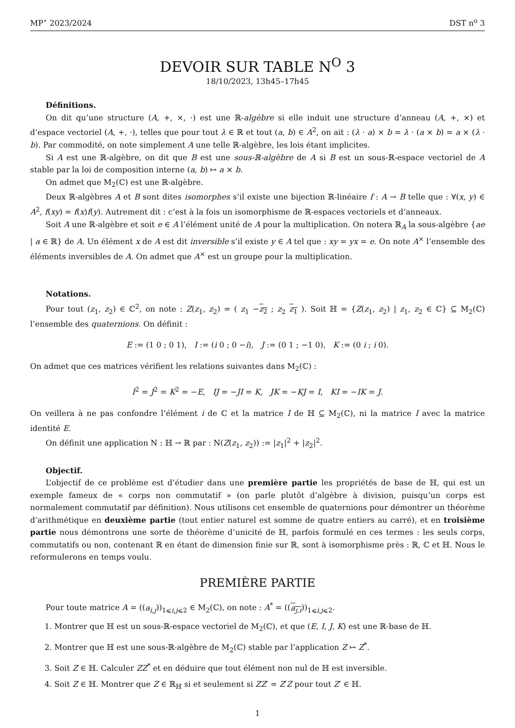MP<sup>⋆</sup> 2023/2024 DST n<sup>o</sup> 3
DEVOIR SUR TABLE N<sup>O</sup> 3
18/10/2023, 13h45–17h45
Définitions.
On dit qu’une structure (A, +, ×, ·) est une ℝ-algèbre si elle induit une structure d’anneau (A, +, ×) et d’espace vectoriel (A, +, ·), telles que pour tout λ ∈ ℝ et tout (a, b) ∈ A<sup>2</sup>, on ait : (λ · a) × b = λ · (a × b) = a × (λ · b). Par commodité, on note simplement A une telle ℝ-algèbre, les lois étant implicites.
Si A est une ℝ-algèbre, on dit que B est une sous-ℝ-algèbre de A si B est un sous-ℝ-espace vectoriel de A stable par la loi de composition interne (a, b) ↦ a × b.
On admet que M<sub>2</sub>(ℂ) est une ℝ-algèbre.
Deux ℝ-algèbres A et B sont dites isomorphes s’il existe une bijection ℝ-linéaire f : A → B telle que : ∀(x, y) ∈ A<sup>2</sup>, f(xy) = f(x)f(y). Autrement dit : c’est à la fois un isomorphisme de ℝ-espaces vectoriels et d’anneaux.
Soit A une ℝ-algèbre et soit e ∈ A l’élément unité de A pour la multiplication. On notera ℝ<sub>A</sub> la sous-algèbre {ae | a ∈ ℝ} de A. Un élément x de A est dit inversible s’il existe y ∈ A tel que : xy = yx = e. On note A<sup>×</sup> l’ensemble des éléments inversibles de A. On admet que A<sup>×</sup> est un groupe pour la multiplication.
Notations.
Pour tout (z<sub>1</sub>, z<sub>2</sub>) ∈ ℂ<sup>2</sup>, on note : Z(z<sub>1</sub>, z<sub>2</sub>) = ( z<sub>1</sub> −z<sub>2</sub> ; z<sub>2</sub> z<sub>1</sub> ). Soit ℍ = {Z(z<sub>1</sub>, z<sub>2</sub>) | z<sub>1</sub>, z<sub>2</sub> ∈ ℂ} ⊆ M<sub>2</sub>(ℂ) l’ensemble des quaternions. On définit :
E := (1 0 ; 0 1), I := (i 0 ; 0 −i), J := (0 1 ; −1 0), K := (0 i ; i 0).
On admet que ces matrices vérifient les relations suivantes dans M<sub>2</sub>(ℂ) :
I<sup>2</sup> = J<sup>2</sup> = K<sup>2</sup> = −E, IJ = −JI = K, JK = −KJ = I, KI = −IK = J.
On veillera à ne pas confondre l’élément i de ℂ et la matrice I de ℍ ⊆ M<sub>2</sub>(ℂ), ni la matrice I avec la matrice identité E.
On définit une application N : ℍ → ℝ par : N(Z(z<sub>1</sub>, z<sub>2</sub>)) := |z<sub>1</sub>|<sup>2</sup> + |z<sub>2</sub>|<sup>2</sup>.
Objectif.
L’objectif de ce problème est d’étudier dans une première partie les propriétés de base de ℍ, qui est un exemple fameux de « corps non commutatif » (on parle plutôt d’algèbre à division, puisqu’un corps est normalement commutatif par définition). Nous utilisons cet ensemble de quaternions pour démontrer un théorème d’arithmétique en deuxième partie (tout entier naturel est somme de quatre entiers au carré), et en troisième partie nous démontrons une sorte de théorème d’unicité de ℍ, parfois formulé en ces termes : les seuls corps, commutatifs ou non, contenant ℝ en étant de dimension finie sur ℝ, sont à isomorphisme près : ℝ, ℂ et ℍ. Nous le reformulerons en temps voulu.
PREMIÈRE PARTIE
Pour toute matrice A = ((a<sub>i,j</sub>))<sub>1⩽i,j⩽2</sub> ∈ M<sub>2</sub>(ℂ), on note : A<sup>*</sup> = ((a<sub>j,i</sub>))<sub>1⩽i,j⩽2</sub>.
1. Montrer que ℍ est un sous-ℝ-espace vectoriel de M<sub>2</sub>(ℂ), et que (E, I, J, K) est une ℝ-base de ℍ.
2. Montrer que ℍ est une sous-ℝ-algèbre de M<sub>2</sub>(ℂ) stable par l’application Z ↦ Z<sup>*</sup>.
3. Soit Z ∈ ℍ. Calculer ZZ<sup>*</sup> et en déduire que tout élément non nul de ℍ est inversible.
4. Soit Z ∈ ℍ. Montrer que Z ∈ ℝ<sub>ℍ</sub> si et seulement si ZZ′ = Z′Z pour tout Z′ ∈ ℍ.
1